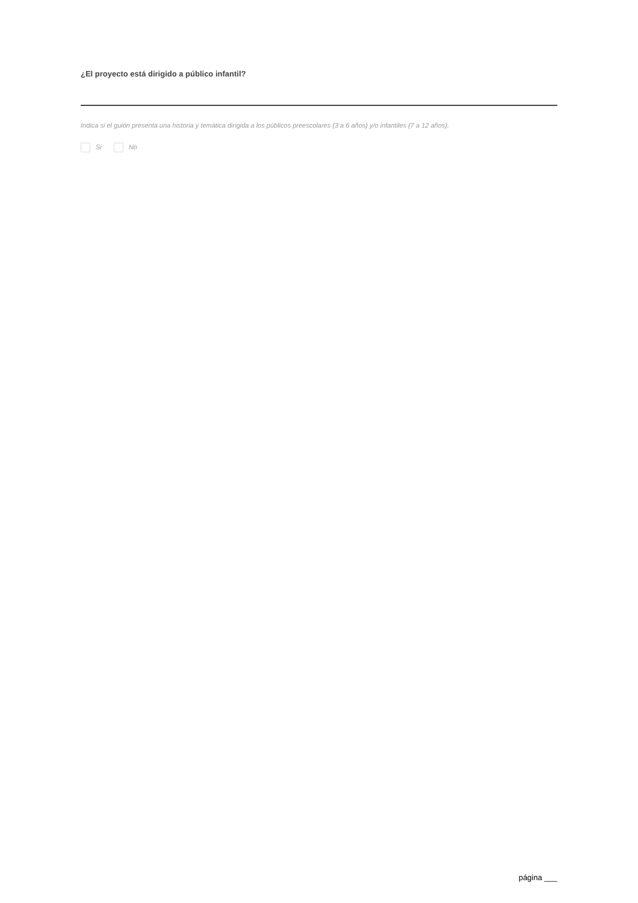¿El proyecto está dirigido a público infantil?
Indica si el guión presenta una historia y temática dirigida a los públicos preescolares (3 a 6 años) y/o infantiles (7 a 12 años).
Si No
página ___